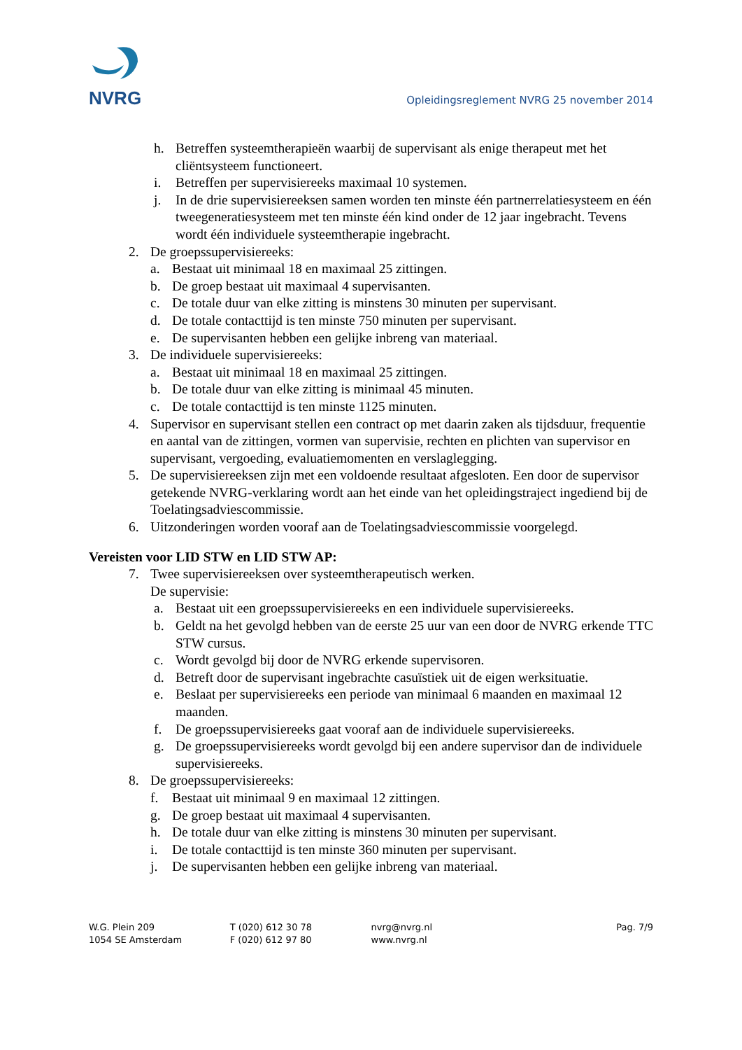NVRG
Opleidingsreglement NVRG 25 november 2014
h. Betreffen systeemtherapieën waarbij de supervisant als enige therapeut met het cliëntsysteem functioneert.
i. Betreffen per supervisiereeks maximaal 10 systemen.
j. In de drie supervisiereeksen samen worden ten minste één partnerrelatiesysteem en één tweegeneratiesysteem met ten minste één kind onder de 12 jaar ingebracht. Tevens wordt één individuele systeemtherapie ingebracht.
2. De groepssupervisiereeks:
a. Bestaat uit minimaal 18 en maximaal 25 zittingen.
b. De groep bestaat uit maximaal 4 supervisanten.
c. De totale duur van elke zitting is minstens 30 minuten per supervisant.
d. De totale contacttijd is ten minste 750 minuten per supervisant.
e. De supervisanten hebben een gelijke inbreng van materiaal.
3. De individuele supervisiereeks:
a. Bestaat uit minimaal 18 en maximaal 25 zittingen.
b. De totale duur van elke zitting is minimaal 45 minuten.
c. De totale contacttijd is ten minste 1125 minuten.
4. Supervisor en supervisant stellen een contract op met daarin zaken als tijdsduur, frequentie en aantal van de zittingen, vormen van supervisie, rechten en plichten van supervisor en supervisant, vergoeding, evaluatiemomenten en verslaglegging.
5. De supervisiereeksen zijn met een voldoende resultaat afgesloten. Een door de supervisor getekende NVRG-verklaring wordt aan het einde van het opleidingstraject ingediend bij de Toelatingsadviescommissie.
6. Uitzonderingen worden vooraf aan de Toelatingsadviescommissie voorgelegd.
Vereisten voor LID STW en LID STW AP:
7. Twee supervisiereeksen over systeemtherapeutisch werken.
De supervisie:
a. Bestaat uit een groepssupervisiereeks en een individuele supervisiereeks.
b. Geldt na het gevolgd hebben van de eerste 25 uur van een door de NVRG erkende TTC STW cursus.
c. Wordt gevolgd bij door de NVRG erkende supervisoren.
d. Betreft door de supervisant ingebrachte casuïstiek uit de eigen werksituatie.
e. Beslaat per supervisiereeks een periode van minimaal 6 maanden en maximaal 12 maanden.
f. De groepssupervisiereeks gaat vooraf aan de individuele supervisiereeks.
g. De groepssupervisiereeks wordt gevolgd bij een andere supervisor dan de individuele supervisiereeks.
8. De groepssupervisiereeks:
f. Bestaat uit minimaal 9 en maximaal 12 zittingen.
g. De groep bestaat uit maximaal 4 supervisanten.
h. De totale duur van elke zitting is minstens 30 minuten per supervisant.
i. De totale contacttijd is ten minste 360 minuten per supervisant.
j. De supervisanten hebben een gelijke inbreng van materiaal.
W.G. Plein 209
1054 SE Amsterdam
T (020) 612 30 78
F (020) 612 97 80
nvrg@nvrg.nl
www.nvrg.nl
Pag. 7/9